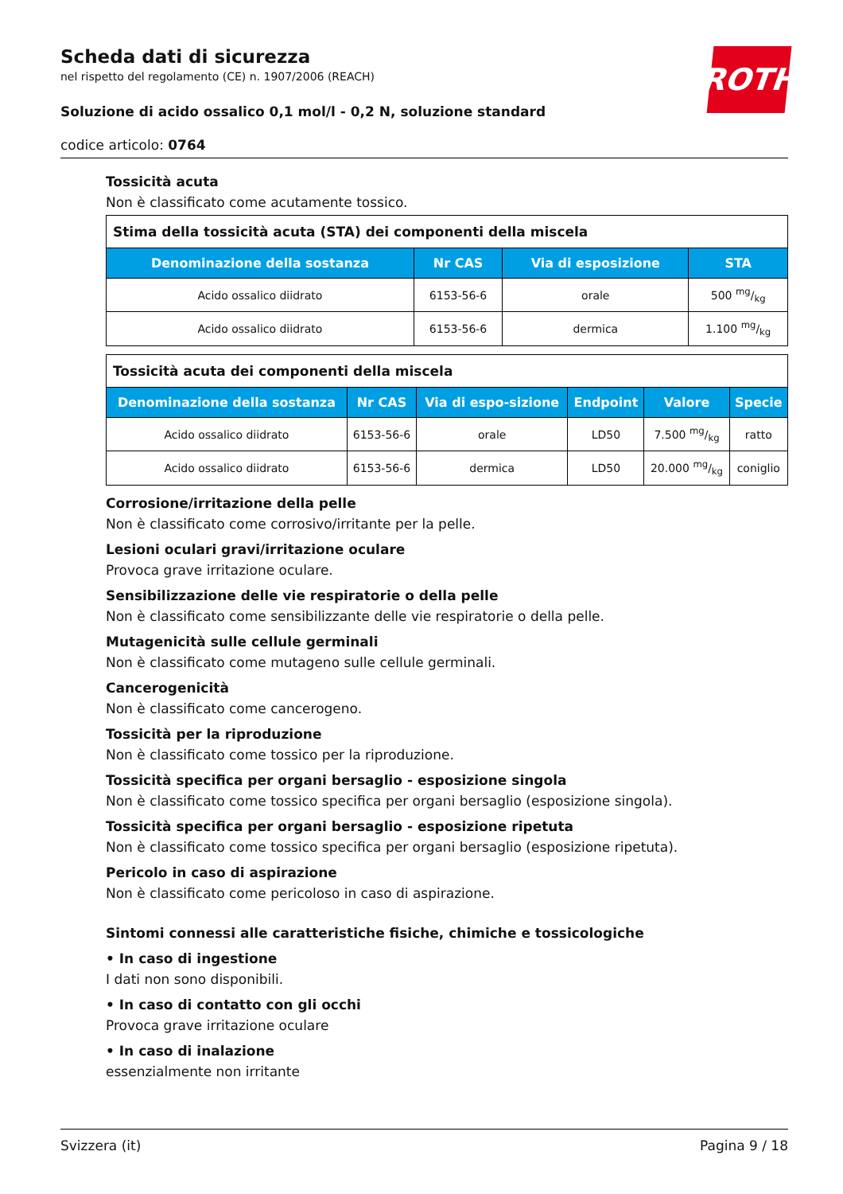ROTH
Scheda dati di sicurezza
nel rispetto del regolamento (CE) n. 1907/2006 (REACH)
Soluzione di acido ossalico 0,1 mol/l - 0,2 N, soluzione standard
codice articolo: 0764
Tossicità acuta
Non è classificato come acutamente tossico.
| Stima della tossicità acuta (STA) dei componenti della miscela | | | |
| --- | --- | --- | --- |
| Denominazione della sostanza | Nr CAS | Via di esposizione | STA |
| Acido ossalico diidrato | 6153-56-6 | orale | 500 mg/kg |
| Acido ossalico diidrato | 6153-56-6 | dermica | 1.100 mg/kg |
| Tossicità acuta dei componenti della miscela | | | | | |
| --- | --- | --- | --- | --- | --- |
| Denominazione della sostanza | Nr CAS | Via di espo-sizione | Endpoint | Valore | Specie |
| Acido ossalico diidrato | 6153-56-6 | orale | LD50 | 7.500 mg/kg | ratto |
| Acido ossalico diidrato | 6153-56-6 | dermica | LD50 | 20.000 mg/kg | coniglio |
Corrosione/irritazione della pelle
Non è classificato come corrosivo/irritante per la pelle.
Lesioni oculari gravi/irritazione oculare
Provoca grave irritazione oculare.
Sensibilizzazione delle vie respiratorie o della pelle
Non è classificato come sensibilizzante delle vie respiratorie o della pelle.
Mutagenicità sulle cellule germinali
Non è classificato come mutageno sulle cellule germinali.
Cancerogenicità
Non è classificato come cancerogeno.
Tossicità per la riproduzione
Non è classificato come tossico per la riproduzione.
Tossicità specifica per organi bersaglio - esposizione singola
Non è classificato come tossico specifica per organi bersaglio (esposizione singola).
Tossicità specifica per organi bersaglio - esposizione ripetuta
Non è classificato come tossico specifica per organi bersaglio (esposizione ripetuta).
Pericolo in caso di aspirazione
Non è classificato come pericoloso in caso di aspirazione.
Sintomi connessi alle caratteristiche fisiche, chimiche e tossicologiche
• In caso di ingestione
I dati non sono disponibili.
• In caso di contatto con gli occhi
Provoca grave irritazione oculare
• In caso di inalazione
essenzialmente non irritante
Svizzera (it) Pagina 9 / 18